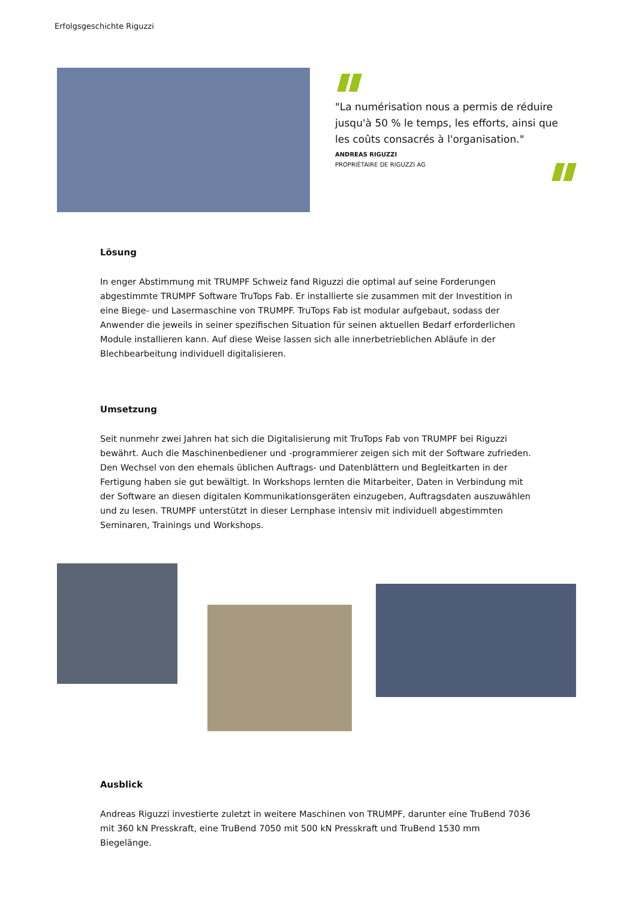Erfolgsgeschichte Riguzzi
"La numérisation nous a permis de réduire jusqu'à 50 % le temps, les efforts, ainsi que les coûts consacrés à l'organisation."
ANDREAS RIGUZZI
PROPRIÉTAIRE DE RIGUZZI AG
Lösung
In enger Abstimmung mit TRUMPF Schweiz fand Riguzzi die optimal auf seine Forderungen abgestimmte TRUMPF Software TruTops Fab. Er installierte sie zusammen mit der Investition in eine Biege- und Lasermaschine von TRUMPF. TruTops Fab ist modular aufgebaut, sodass der Anwender die jeweils in seiner spezifischen Situation für seinen aktuellen Bedarf erforderlichen Module installieren kann. Auf diese Weise lassen sich alle innerbetrieblichen Abläufe in der Blechbearbeitung individuell digitalisieren.
Umsetzung
Seit nunmehr zwei Jahren hat sich die Digitalisierung mit TruTops Fab von TRUMPF bei Riguzzi bewährt. Auch die Maschinenbediener und -programmierer zeigen sich mit der Software zufrieden. Den Wechsel von den ehemals üblichen Auftrags- und Datenblättern und Begleitkarten in der Fertigung haben sie gut bewältigt. In Workshops lernten die Mitarbeiter, Daten in Verbindung mit der Software an diesen digitalen Kommunikationsgeräten einzugeben, Auftragsdaten auszuwählen und zu lesen. TRUMPF unterstützt in dieser Lernphase intensiv mit individuell abgestimmten Seminaren, Trainings und Workshops.
Ausblick
Andreas Riguzzi investierte zuletzt in weitere Maschinen von TRUMPF, darunter eine TruBend 7036 mit 360 kN Presskraft, eine TruBend 7050 mit 500 kN Presskraft und TruBend 1530 mm Biegelänge.